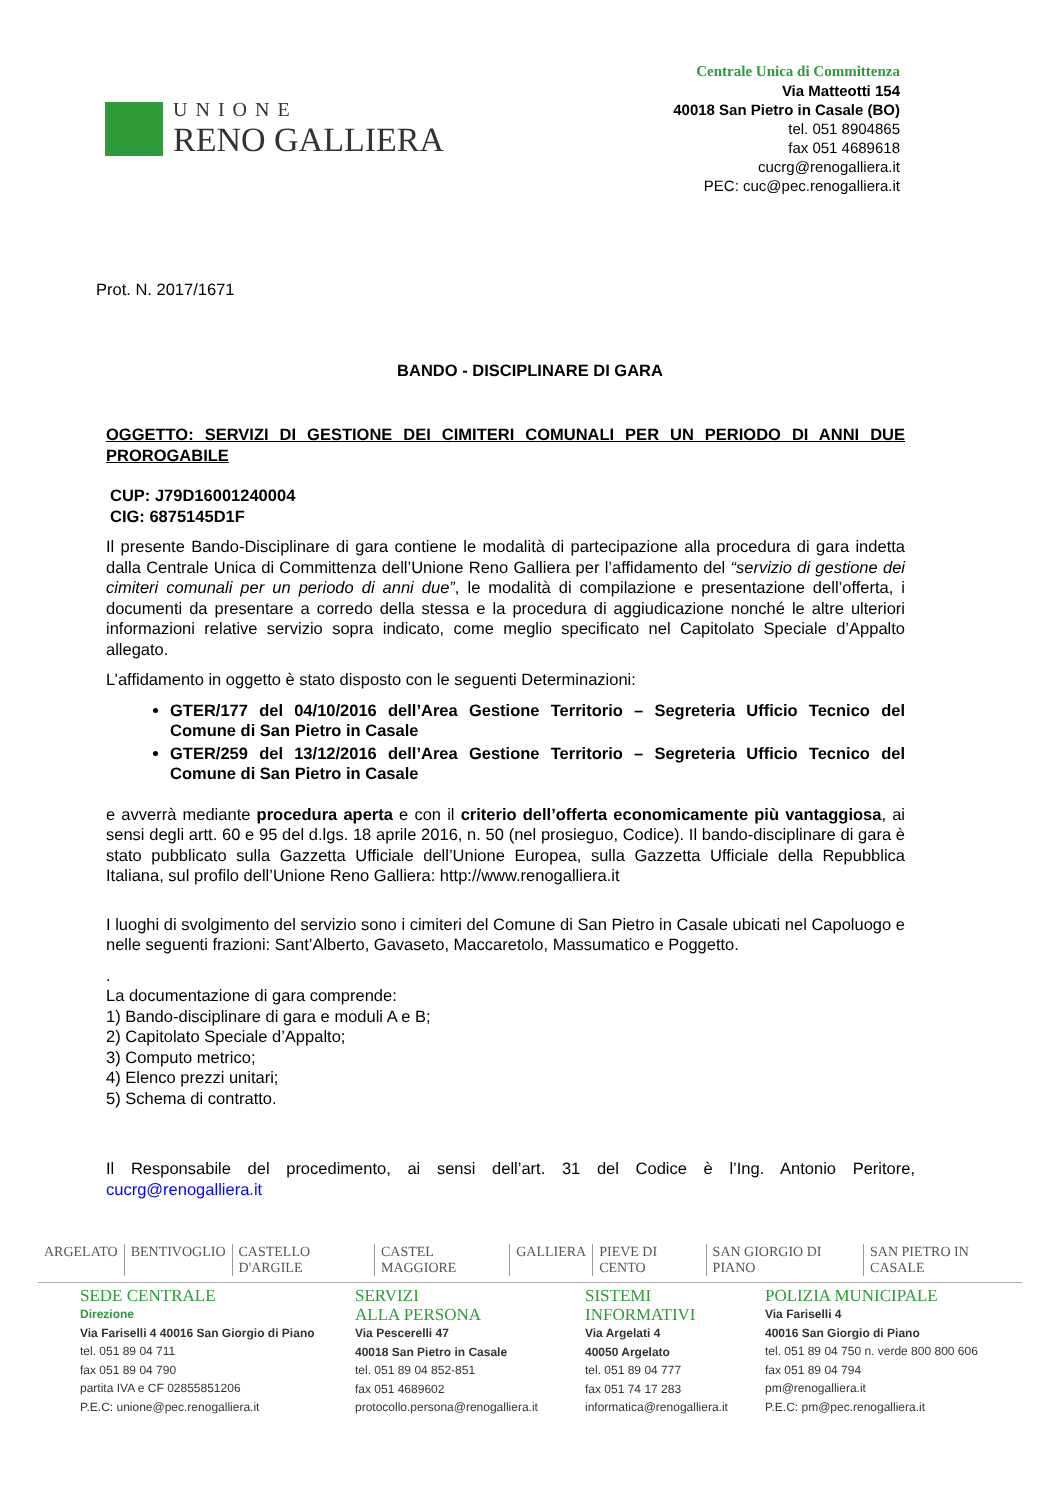UNIONE
RENO GALLIERA
Centrale Unica di Committenza
Via Matteotti 154
40018 San Pietro in Casale (BO)
tel. 051 8904865
fax 051 4689618
cucrg@renogalliera.it
PEC: cuc@pec.renogalliera.it
Prot. N. 2017/1671
BANDO - DISCIPLINARE DI GARA
OGGETTO: SERVIZI DI GESTIONE DEI CIMITERI COMUNALI PER UN PERIODO DI ANNI DUE PROROGABILE
CUP: J79D16001240004
CIG: 6875145D1F
Il presente Bando-Disciplinare di gara contiene le modalità di partecipazione alla procedura di gara indetta dalla Centrale Unica di Committenza dell’Unione Reno Galliera per l’affidamento del “servizio di gestione dei cimiteri comunali per un periodo di anni due”, le modalità di compilazione e presentazione dell’offerta, i documenti da presentare a corredo della stessa e la procedura di aggiudicazione nonché le altre ulteriori informazioni relative servizio sopra indicato, come meglio specificato nel Capitolato Speciale d’Appalto allegato.
L’affidamento in oggetto è stato disposto con le seguenti Determinazioni:
GTER/177 del 04/10/2016 dell’Area Gestione Territorio – Segreteria Ufficio Tecnico del Comune di San Pietro in Casale
GTER/259 del 13/12/2016 dell’Area Gestione Territorio – Segreteria Ufficio Tecnico del Comune di San Pietro in Casale
e avverrà mediante procedura aperta e con il criterio dell’offerta economicamente più vantaggiosa, ai sensi degli artt. 60 e 95 del d.lgs. 18 aprile 2016, n. 50 (nel prosieguo, Codice). Il bando-disciplinare di gara è stato pubblicato sulla Gazzetta Ufficiale dell’Unione Europea, sulla Gazzetta Ufficiale della Repubblica Italiana, sul profilo dell’Unione Reno Galliera: http://www.renogalliera.it
I luoghi di svolgimento del servizio sono i cimiteri del Comune di San Pietro in Casale ubicati nel Capoluogo e nelle seguenti frazioni: Sant’Alberto, Gavaseto, Maccaretolo, Massumatico e Poggetto.
.
La documentazione di gara comprende:
1) Bando-disciplinare di gara e moduli A e B;
2) Capitolato Speciale d’Appalto;
3) Computo metrico;
4) Elenco prezzi unitari;
5) Schema di contratto.
Il Responsabile del procedimento, ai sensi dell’art. 31 del Codice è l’Ing. Antonio Peritore, cucrg@renogalliera.it
ARGELATO BENTIVOGLIO CASTELLO D'ARGILE CASTEL MAGGIORE GALLIERA PIEVE DI CENTO SAN GIORGIO DI PIANO SAN PIETRO IN CASALE
SEDE CENTRALE
Direzione
Via Fariselli 4 40016 San Giorgio di Piano
tel. 051 89 04 711
fax 051 89 04 790
partita IVA e CF 02855851206
P.E.C: unione@pec.renogalliera.it
SERVIZI
ALLA PERSONA
Via Pescerelli 47
40018 San Pietro in Casale
tel. 051 89 04 852-851
fax 051 4689602
protocollo.persona@renogalliera.it
SISTEMI
INFORMATIVI
Via Argelati 4
40050 Argelato
tel. 051 89 04 777
fax 051 74 17 283
informatica@renogalliera.it
POLIZIA MUNICIPALE
Via Fariselli 4
40016 San Giorgio di Piano
tel. 051 89 04 750 n. verde 800 800 606
fax 051 89 04 794
pm@renogalliera.it
P.E.C: pm@pec.renogalliera.it